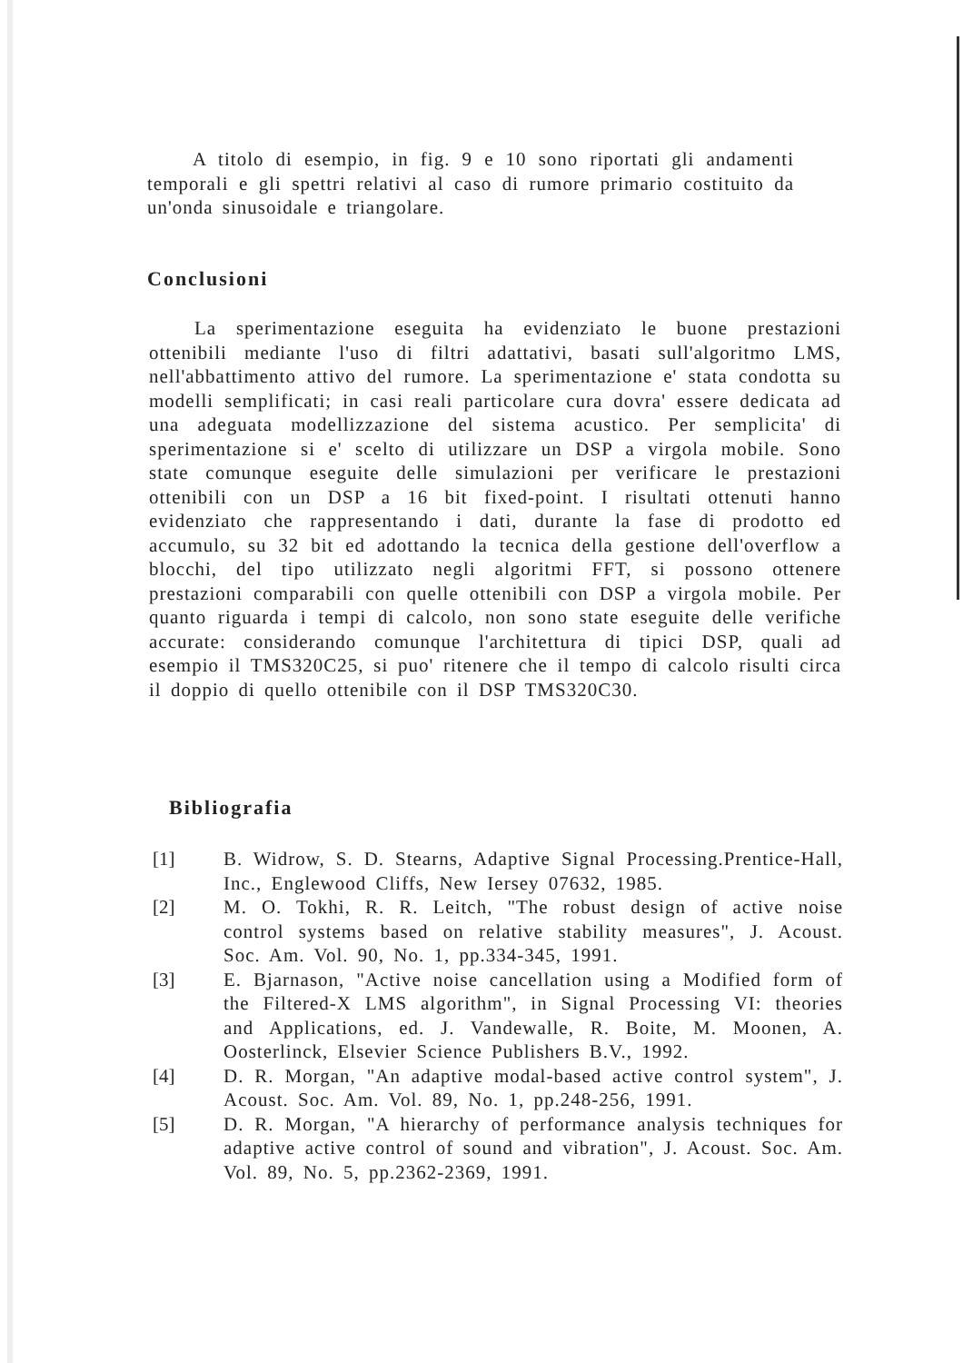A titolo di esempio, in fig. 9 e 10 sono riportati gli andamenti temporali e gli spettri relativi al caso di rumore primario costituito da un'onda sinusoidale e triangolare.
Conclusioni
La sperimentazione eseguita ha evidenziato le buone prestazioni ottenibili mediante l'uso di filtri adattativi, basati sull'algoritmo LMS, nell'abbattimento attivo del rumore. La sperimentazione e' stata condotta su modelli semplificati; in casi reali particolare cura dovra' essere dedicata ad una adeguata modellizzazione del sistema acustico. Per semplicita' di sperimentazione si e' scelto di utilizzare un DSP a virgola mobile. Sono state comunque eseguite delle simulazioni per verificare le prestazioni ottenibili con un DSP a 16 bit fixed-point. I risultati ottenuti hanno evidenziato che rappresentando i dati, durante la fase di prodotto ed accumulo, su 32 bit ed adottando la tecnica della gestione dell'overflow a blocchi, del tipo utilizzato negli algoritmi FFT, si possono ottenere prestazioni comparabili con quelle ottenibili con DSP a virgola mobile. Per quanto riguarda i tempi di calcolo, non sono state eseguite delle verifiche accurate: considerando comunque l'architettura di tipici DSP, quali ad esempio il TMS320C25, si puo' ritenere che il tempo di calcolo risulti circa il doppio di quello ottenibile con il DSP TMS320C30.
Bibliografia
[1] B. Widrow, S. D. Stearns, Adaptive Signal Processing.Prentice-Hall, Inc., Englewood Cliffs, New Iersey 07632, 1985.
[2] M. O. Tokhi, R. R. Leitch, "The robust design of active noise control systems based on relative stability measures", J. Acoust. Soc. Am. Vol. 90, No. 1, pp.334-345, 1991.
[3] E. Bjarnason, "Active noise cancellation using a Modified form of the Filtered-X LMS algorithm", in Signal Processing VI: theories and Applications, ed. J. Vandewalle, R. Boite, M. Moonen, A. Oosterlinck, Elsevier Science Publishers B.V., 1992.
[4] D. R. Morgan, "An adaptive modal-based active control system", J. Acoust. Soc. Am. Vol. 89, No. 1, pp.248-256, 1991.
[5] D. R. Morgan, "A hierarchy of performance analysis techniques for adaptive active control of sound and vibration", J. Acoust. Soc. Am. Vol. 89, No. 5, pp.2362-2369, 1991.